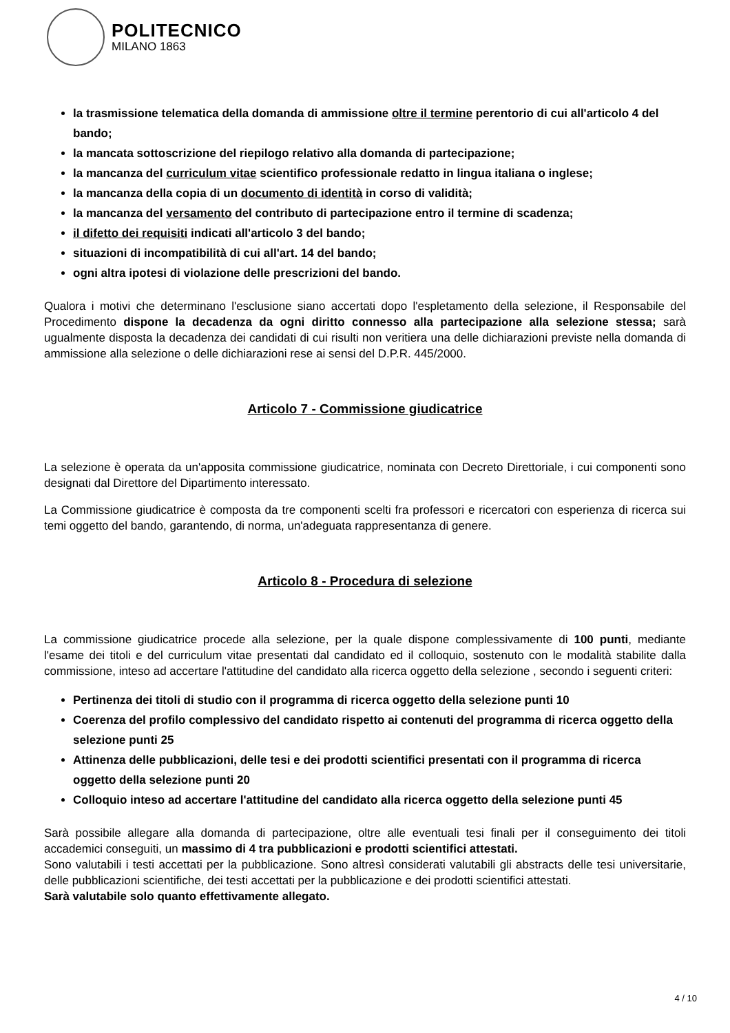POLITECNICO
MILANO 1863
la trasmissione telematica della domanda di ammissione oltre il termine perentorio di cui all'articolo 4 del bando;
la mancata sottoscrizione del riepilogo relativo alla domanda di partecipazione;
la mancanza del curriculum vitae scientifico professionale redatto in lingua italiana o inglese;
la mancanza della copia di un documento di identità in corso di validità;
la mancanza del versamento del contributo di partecipazione entro il termine di scadenza;
il difetto dei requisiti indicati all'articolo 3 del bando;
situazioni di incompatibilità di cui all'art. 14 del bando;
ogni altra ipotesi di violazione delle prescrizioni del bando.
Qualora i motivi che determinano l'esclusione siano accertati dopo l'espletamento della selezione, il Responsabile del Procedimento dispone la decadenza da ogni diritto connesso alla partecipazione alla selezione stessa; sarà ugualmente disposta la decadenza dei candidati di cui risulti non veritiera una delle dichiarazioni previste nella domanda di ammissione alla selezione o delle dichiarazioni rese ai sensi del D.P.R. 445/2000.
Articolo 7 - Commissione giudicatrice
La selezione è operata da un'apposita commissione giudicatrice, nominata con Decreto Direttoriale, i cui componenti sono designati dal Direttore del Dipartimento interessato.
La Commissione giudicatrice è composta da tre componenti scelti fra professori e ricercatori con esperienza di ricerca sui temi oggetto del bando, garantendo, di norma, un'adeguata rappresentanza di genere.
Articolo 8 - Procedura di selezione
La commissione giudicatrice procede alla selezione, per la quale dispone complessivamente di 100 punti, mediante l'esame dei titoli e del curriculum vitae presentati dal candidato ed il colloquio, sostenuto con le modalità stabilite dalla commissione, inteso ad accertare l'attitudine del candidato alla ricerca oggetto della selezione , secondo i seguenti criteri:
Pertinenza dei titoli di studio con il programma di ricerca oggetto della selezione punti 10
Coerenza del profilo complessivo del candidato rispetto ai contenuti del programma di ricerca oggetto della selezione punti 25
Attinenza delle pubblicazioni, delle tesi e dei prodotti scientifici presentati con il programma di ricerca oggetto della selezione punti 20
Colloquio inteso ad accertare l'attitudine del candidato alla ricerca oggetto della selezione punti 45
Sarà possibile allegare alla domanda di partecipazione, oltre alle eventuali tesi finali per il conseguimento dei titoli accademici conseguiti, un massimo di 4 tra pubblicazioni e prodotti scientifici attestati.
Sono valutabili i testi accettati per la pubblicazione. Sono altresì considerati valutabili gli abstracts delle tesi universitarie, delle pubblicazioni scientifiche, dei testi accettati per la pubblicazione e dei prodotti scientifici attestati.
Sarà valutabile solo quanto effettivamente allegato.
4 / 10